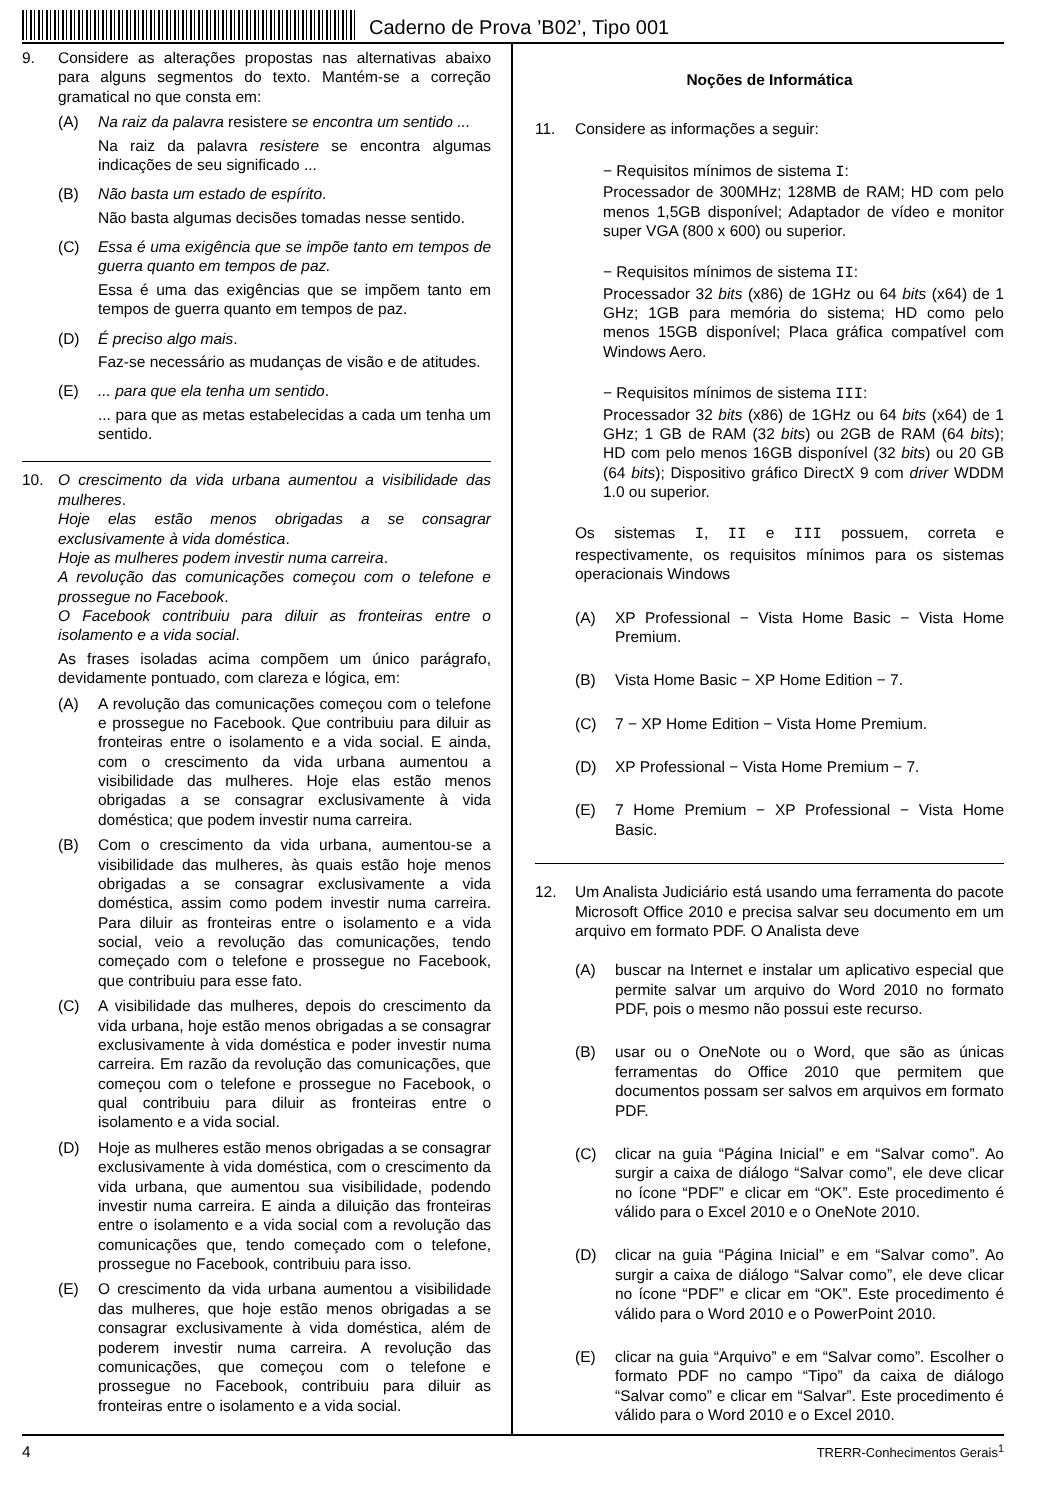Caderno de Prova ’B02’, Tipo 001
9. Considere as alterações propostas nas alternativas abaixo para alguns segmentos do texto. Mantém-se a correção gramatical no que consta em:
(A) Na raiz da palavra resistere se encontra um sentido ...
Na raiz da palavra resistere se encontra algumas indicações de seu significado ...
(B) Não basta um estado de espírito.
Não basta algumas decisões tomadas nesse sentido.
(C) Essa é uma exigência que se impõe tanto em tempos de guerra quanto em tempos de paz.
Essa é uma das exigências que se impõem tanto em tempos de guerra quanto em tempos de paz.
(D) É preciso algo mais.
Faz-se necessário as mudanças de visão e de atitudes.
(E) ... para que ela tenha um sentido.
... para que as metas estabelecidas a cada um tenha um sentido.
10. O crescimento da vida urbana aumentou a visibilidade das mulheres.
Hoje elas estão menos obrigadas a se consagrar exclusivamente à vida doméstica.
Hoje as mulheres podem investir numa carreira.
A revolução das comunicações começou com o telefone e prossegue no Facebook.
O Facebook contribuiu para diluir as fronteiras entre o isolamento e a vida social.
As frases isoladas acima compõem um único parágrafo, devidamente pontuado, com clareza e lógica, em:
(A) A revolução das comunicações começou com o telefone e prossegue no Facebook. Que contribuiu para diluir as fronteiras entre o isolamento e a vida social. E ainda, com o crescimento da vida urbana aumentou a visibilidade das mulheres. Hoje elas estão menos obrigadas a se consagrar exclusivamente à vida doméstica; que podem investir numa carreira.
(B) Com o crescimento da vida urbana, aumentou-se a visibilidade das mulheres, às quais estão hoje menos obrigadas a se consagrar exclusivamente a vida doméstica, assim como podem investir numa carreira. Para diluir as fronteiras entre o isolamento e a vida social, veio a revolução das comunicações, tendo começado com o telefone e prossegue no Facebook, que contribuiu para esse fato.
(C) A visibilidade das mulheres, depois do crescimento da vida urbana, hoje estão menos obrigadas a se consagrar exclusivamente à vida doméstica e poder investir numa carreira. Em razão da revolução das comunicações, que começou com o telefone e prossegue no Facebook, o qual contribuiu para diluir as fronteiras entre o isolamento e a vida social.
(D) Hoje as mulheres estão menos obrigadas a se consagrar exclusivamente à vida doméstica, com o crescimento da vida urbana, que aumentou sua visibilidade, podendo investir numa carreira. E ainda a diluição das fronteiras entre o isolamento e a vida social com a revolução das comunicações que, tendo começado com o telefone, prossegue no Facebook, contribuiu para isso.
(E) O crescimento da vida urbana aumentou a visibilidade das mulheres, que hoje estão menos obrigadas a se consagrar exclusivamente à vida doméstica, além de poderem investir numa carreira. A revolução das comunicações, que começou com o telefone e prossegue no Facebook, contribuiu para diluir as fronteiras entre o isolamento e a vida social.
Noções de Informática
11. Considere as informações a seguir:
− Requisitos mínimos de sistema I:
Processador de 300MHz; 128MB de RAM; HD com pelo menos 1,5GB disponível; Adaptador de vídeo e monitor super VGA (800 x 600) ou superior.
− Requisitos mínimos de sistema II:
Processador 32 bits (x86) de 1GHz ou 64 bits (x64) de 1 GHz; 1GB para memória do sistema; HD como pelo menos 15GB disponível; Placa gráfica compatível com Windows Aero.
− Requisitos mínimos de sistema III:
Processador 32 bits (x86) de 1GHz ou 64 bits (x64) de 1 GHz; 1 GB de RAM (32 bits) ou 2GB de RAM (64 bits); HD com pelo menos 16GB disponível (32 bits) ou 20 GB (64 bits); Dispositivo gráfico DirectX 9 com driver WDDM 1.0 ou superior.
Os sistemas I, II e III possuem, correta e respectivamente, os requisitos mínimos para os sistemas operacionais Windows
(A) XP Professional − Vista Home Basic − Vista Home Premium.
(B) Vista Home Basic − XP Home Edition − 7.
(C) 7 − XP Home Edition − Vista Home Premium.
(D) XP Professional − Vista Home Premium − 7.
(E) 7 Home Premium − XP Professional − Vista Home Basic.
12. Um Analista Judiciário está usando uma ferramenta do pacote Microsoft Office 2010 e precisa salvar seu documento em um arquivo em formato PDF. O Analista deve
(A) buscar na Internet e instalar um aplicativo especial que permite salvar um arquivo do Word 2010 no formato PDF, pois o mesmo não possui este recurso.
(B) usar ou o OneNote ou o Word, que são as únicas ferramentas do Office 2010 que permitem que documentos possam ser salvos em arquivos em formato PDF.
(C) clicar na guia “Página Inicial” e em “Salvar como”. Ao surgir a caixa de diálogo “Salvar como”, ele deve clicar no ícone “PDF” e clicar em “OK”. Este procedimento é válido para o Excel 2010 e o OneNote 2010.
(D) clicar na guia “Página Inicial” e em “Salvar como”. Ao surgir a caixa de diálogo “Salvar como”, ele deve clicar no ícone “PDF” e clicar em “OK”. Este procedimento é válido para o Word 2010 e o PowerPoint 2010.
(E) clicar na guia “Arquivo” e em “Salvar como”. Escolher o formato PDF no campo “Tipo” da caixa de diálogo “Salvar como” e clicar em “Salvar”. Este procedimento é válido para o Word 2010 e o Excel 2010.
4 TRERR-Conhecimentos Gerais<sup>1</sup>